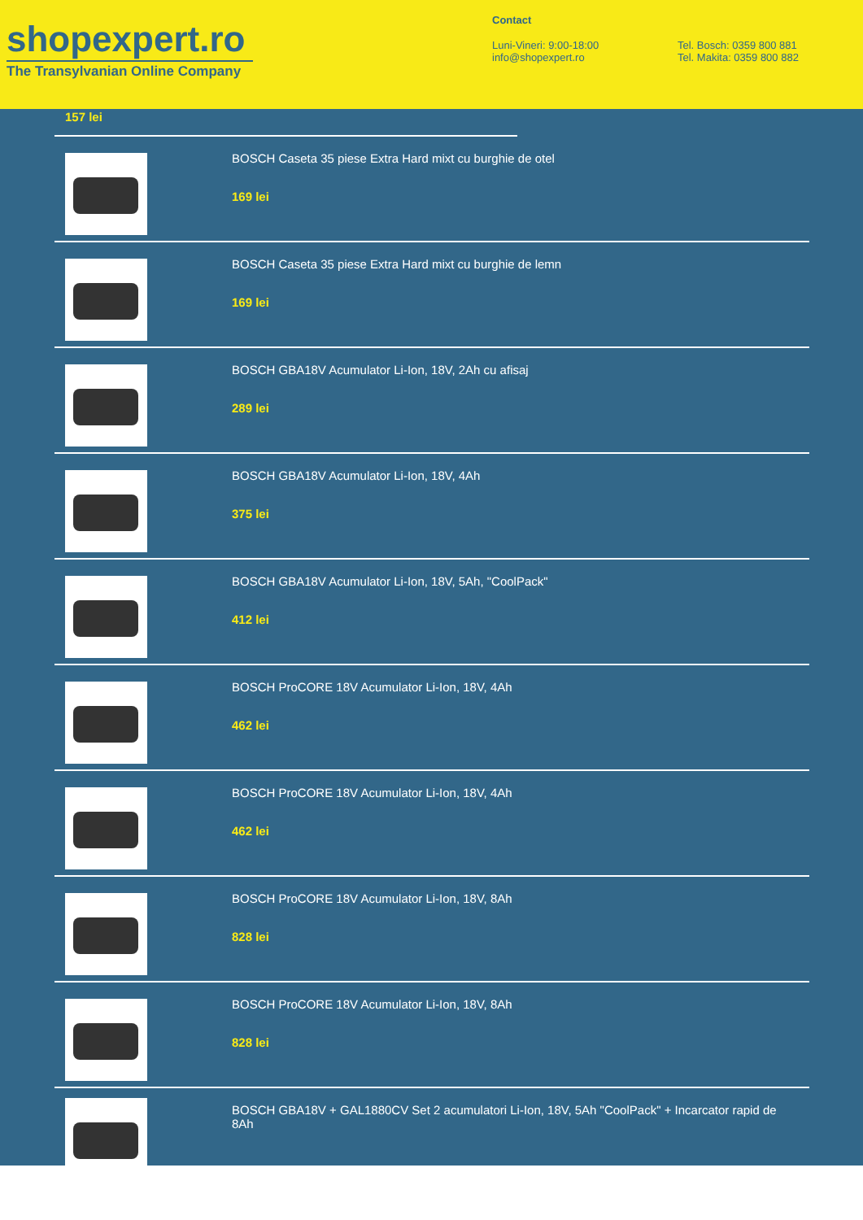shopexpert.ro
The Transylvanian Online Company
Contact
Luni-Vineri: 9:00-18:00
info@shopexpert.ro
Tel. Bosch: 0359 800 881
Tel. Makita: 0359 800 882
157 lei
BOSCH Caseta 35 piese Extra Hard mixt cu burghie de otel
169 lei
BOSCH Caseta 35 piese Extra Hard mixt cu burghie de lemn
169 lei
BOSCH GBA18V Acumulator Li-Ion, 18V, 2Ah cu afisaj
289 lei
BOSCH GBA18V Acumulator Li-Ion, 18V, 4Ah
375 lei
BOSCH GBA18V Acumulator Li-Ion, 18V, 5Ah, "CoolPack"
412 lei
BOSCH ProCORE 18V Acumulator Li-Ion, 18V, 4Ah
462 lei
BOSCH ProCORE 18V Acumulator Li-Ion, 18V, 4Ah
462 lei
BOSCH ProCORE 18V Acumulator Li-Ion, 18V, 8Ah
828 lei
BOSCH ProCORE 18V Acumulator Li-Ion, 18V, 8Ah
828 lei
BOSCH GBA18V + GAL1880CV Set 2 acumulatori Li-Ion, 18V, 5Ah "CoolPack" + Incarcator rapid de 8Ah